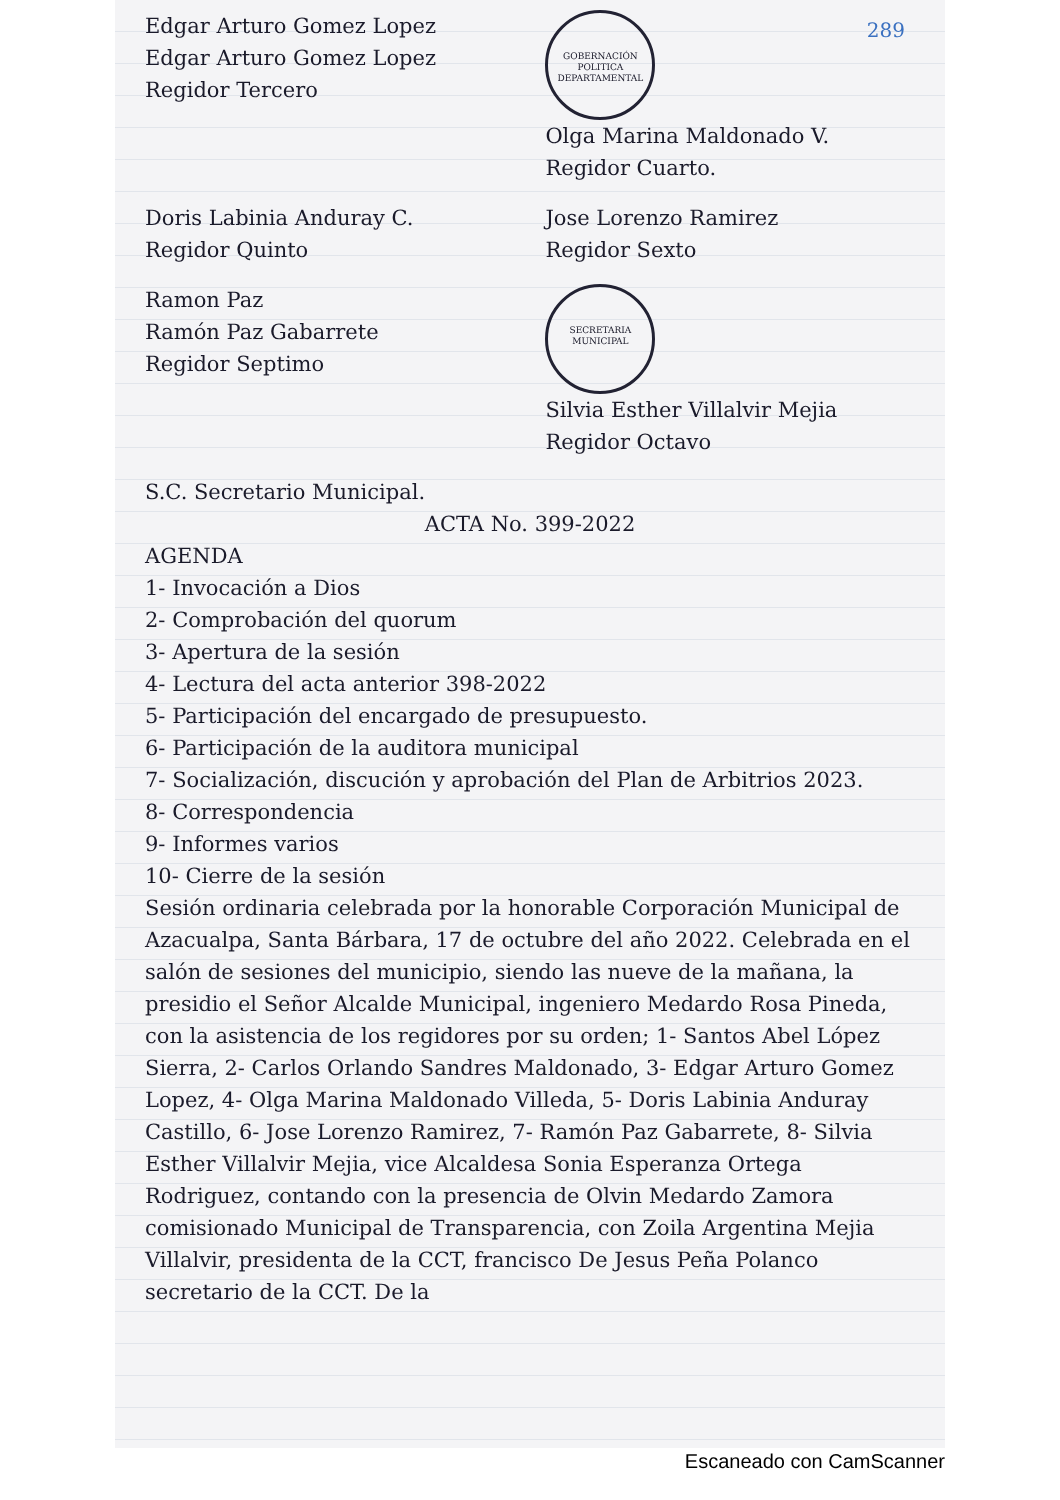289
Edgar Arturo Gomez Lopez
Edgar Arturo Gomez Lopez
Regidor Tercero
GOBERNACIÓN POLITICA DEPARTAMENTAL
Olga Marina Maldonado V.
Regidor Cuarto.
Doris Labinia Anduray C.
Regidor Quinto
Jose Lorenzo Ramirez
Regidor Sexto
Ramon Paz
Ramón Paz Gabarrete
Regidor Septimo
SECRETARIA MUNICIPAL
Silvia Esther Villalvir Mejia
Regidor Octavo
S.C. Secretario Municipal.
ACTA No. 399-2022
AGENDA
1- Invocación a Dios
2- Comprobación del quorum
3- Apertura de la sesión
4- Lectura del acta anterior 398-2022
5- Participación del encargado de presupuesto.
6- Participación de la auditora municipal
7- Socialización, discución y aprobación del Plan de Arbitrios 2023.
8- Correspondencia
9- Informes varios
10- Cierre de la sesión
Sesión ordinaria celebrada por la honorable Corporación Municipal de Azacualpa, Santa Bárbara, 17 de octubre del año 2022. Celebrada en el salón de sesiones del municipio, siendo las nueve de la mañana, la presidio el Señor Alcalde Municipal, ingeniero Medardo Rosa Pineda, con la asistencia de los regidores por su orden; 1- Santos Abel López Sierra, 2- Carlos Orlando Sandres Maldonado, 3- Edgar Arturo Gomez Lopez, 4- Olga Marina Maldonado Villeda, 5- Doris Labinia Anduray Castillo, 6- Jose Lorenzo Ramirez, 7- Ramón Paz Gabarrete, 8- Silvia Esther Villalvir Mejia, vice Alcaldesa Sonia Esperanza Ortega Rodriguez, contando con la presencia de Olvin Medardo Zamora comisionado Municipal de Transparencia, con Zoila Argentina Mejia Villalvir, presidenta de la CCT, francisco De Jesus Peña Polanco secretario de la CCT. De la
Escaneado con CamScanner